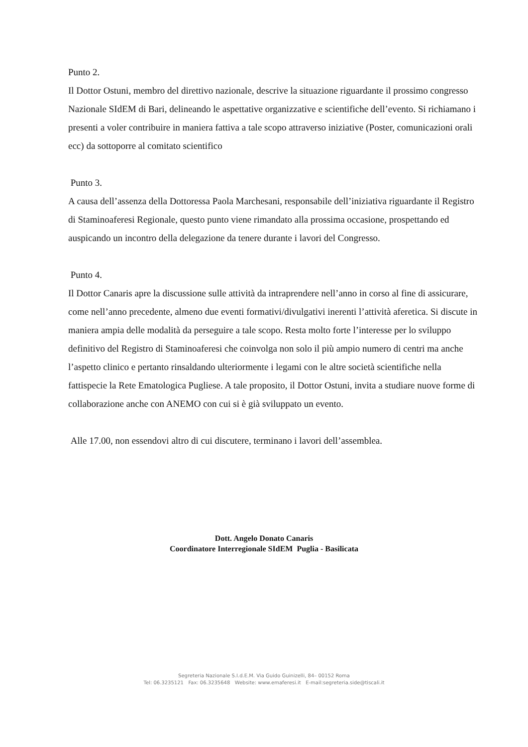Punto 2.
Il Dottor Ostuni, membro del direttivo nazionale, descrive la situazione riguardante il prossimo congresso Nazionale SIdEM di Bari, delineando le aspettative organizzative e scientifiche dell’evento. Si richiamano i presenti a voler contribuire in maniera fattiva a tale scopo attraverso iniziative (Poster, comunicazioni orali ecc) da sottoporre al comitato scientifico
Punto 3.
A causa dell’assenza della Dottoressa Paola Marchesani, responsabile dell’iniziativa riguardante il Registro di Staminoaferesi Regionale, questo punto viene rimandato alla prossima occasione, prospettando ed auspicando un incontro della delegazione da tenere durante i lavori del Congresso.
Punto 4.
Il Dottor Canaris apre la discussione sulle attività da intraprendere nell’anno in corso al fine di assicurare, come nell’anno precedente, almeno due eventi formativi/divulgativi inerenti l’attività aferetica. Si discute in maniera ampia delle modalità da perseguire a tale scopo. Resta molto forte l’interesse per lo sviluppo definitivo del Registro di Staminoaferesi che coinvolga non solo il più ampio numero di centri ma anche l’aspetto clinico e pertanto rinsaldando ulteriormente i legami con le altre società scientifiche nella fattispecie la Rete Ematologica Pugliese. A tale proposito, il Dottor Ostuni, invita a studiare nuove forme di collaborazione anche con ANEMO con cui si è già sviluppato un evento.
Alle 17.00, non essendovi altro di cui discutere, terminano i lavori dell’assemblea.
Dott. Angelo Donato Canaris
Coordinatore Interregionale SIdEM Puglia - Basilicata
Segreteria Nazionale S.I.d.E.M. Via Guido Guinizelli, 84– 00152 Roma
Tel: 06.3235121 Fax: 06.3235648 Website: www.emaferesi.it E-mail:segreteria.side@tiscali.it